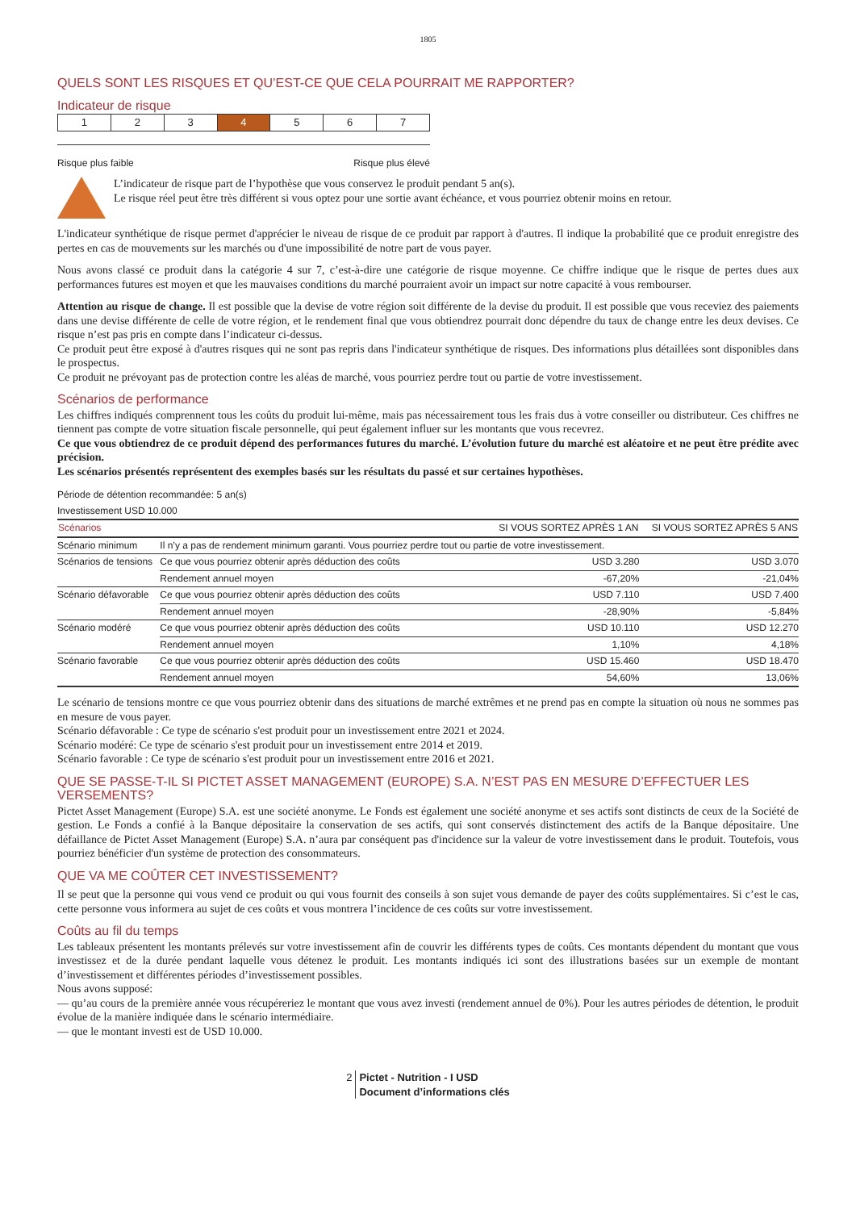1805
QUELS SONT LES RISQUES ET QU’EST-CE QUE CELA POURRAIT ME RAPPORTER?
Indicateur de risque
| 1 | 2 | 3 | 4 | 5 | 6 | 7 |
Risque plus faible Risque plus élevé
L’indicateur de risque part de l’hypothèse que vous conservez le produit pendant 5 an(s).
Le risque réel peut être très différent si vous optez pour une sortie avant échéance, et vous pourriez obtenir moins en retour.
L'indicateur synthétique de risque permet d'apprécier le niveau de risque de ce produit par rapport à d'autres. Il indique la probabilité que ce produit enregistre des pertes en cas de mouvements sur les marchés ou d'une impossibilité de notre part de vous payer.
Nous avons classé ce produit dans la catégorie 4 sur 7, c’est-à-dire une catégorie de risque moyenne. Ce chiffre indique que le risque de pertes dues aux performances futures est moyen et que les mauvaises conditions du marché pourraient avoir un impact sur notre capacité à vous rembourser.
Attention au risque de change. Il est possible que la devise de votre région soit différente de la devise du produit. Il est possible que vous receviez des paiements dans une devise différente de celle de votre région, et le rendement final que vous obtiendrez pourrait donc dépendre du taux de change entre les deux devises. Ce risque n’est pas pris en compte dans l’indicateur ci-dessus.
Ce produit peut être exposé à d'autres risques qui ne sont pas repris dans l'indicateur synthétique de risques. Des informations plus détaillées sont disponibles dans le prospectus.
Ce produit ne prévoyant pas de protection contre les aléas de marché, vous pourriez perdre tout ou partie de votre investissement.
Scénarios de performance
Les chiffres indiqués comprennent tous les coûts du produit lui-même, mais pas nécessairement tous les frais dus à votre conseiller ou distributeur. Ces chiffres ne tiennent pas compte de votre situation fiscale personnelle, qui peut également influer sur les montants que vous recevrez.
Ce que vous obtiendrez de ce produit dépend des performances futures du marché. L’évolution future du marché est aléatoire et ne peut être prédite avec précision.
Les scénarios présentés représentent des exemples basés sur les résultats du passé et sur certaines hypothèses.
Période de détention recommandée: 5 an(s)
Investissement USD 10.000
| Scénarios | | SI VOUS SORTEZ APRÈS 1 AN | SI VOUS SORTEZ APRÈS 5 ANS |
| --- | --- | --- | --- |
| Scénario minimum | Il n’y a pas de rendement minimum garanti. Vous pourriez perdre tout ou partie de votre investissement. | | |
| Scénarios de tensions | Ce que vous pourriez obtenir après déduction des coûts | USD 3.280 | USD 3.070 |
| | Rendement annuel moyen | -67,20% | -21,04% |
| Scénario défavorable | Ce que vous pourriez obtenir après déduction des coûts | USD 7.110 | USD 7.400 |
| | Rendement annuel moyen | -28,90% | -5,84% |
| Scénario modéré | Ce que vous pourriez obtenir après déduction des coûts | USD 10.110 | USD 12.270 |
| | Rendement annuel moyen | 1,10% | 4,18% |
| Scénario favorable | Ce que vous pourriez obtenir après déduction des coûts | USD 15.460 | USD 18.470 |
| | Rendement annuel moyen | 54,60% | 13,06% |
Le scénario de tensions montre ce que vous pourriez obtenir dans des situations de marché extrêmes et ne prend pas en compte la situation où nous ne sommes pas en mesure de vous payer.
Scénario défavorable : Ce type de scénario s'est produit pour un investissement entre 2021 et 2024.
Scénario modéré: Ce type de scénario s'est produit pour un investissement entre 2014 et 2019.
Scénario favorable : Ce type de scénario s'est produit pour un investissement entre 2016 et 2021.
QUE SE PASSE-T-IL SI PICTET ASSET MANAGEMENT (EUROPE) S.A. N’EST PAS EN MESURE D’EFFECTUER LES VERSEMENTS?
Pictet Asset Management (Europe) S.A. est une société anonyme. Le Fonds est également une société anonyme et ses actifs sont distincts de ceux de la Société de gestion. Le Fonds a confié à la Banque dépositaire la conservation de ses actifs, qui sont conservés distinctement des actifs de la Banque dépositaire. Une défaillance de Pictet Asset Management (Europe) S.A. n’aura par conséquent pas d'incidence sur la valeur de votre investissement dans le produit. Toutefois, vous pourriez bénéficier d'un système de protection des consommateurs.
QUE VA ME COÛTER CET INVESTISSEMENT?
Il se peut que la personne qui vous vend ce produit ou qui vous fournit des conseils à son sujet vous demande de payer des coûts supplémentaires. Si c’est le cas, cette personne vous informera au sujet de ces coûts et vous montrera l’incidence de ces coûts sur votre investissement.
Coûts au fil du temps
Les tableaux présentent les montants prélevés sur votre investissement afin de couvrir les différents types de coûts. Ces montants dépendent du montant que vous investissez et de la durée pendant laquelle vous détenez le produit. Les montants indiqués ici sont des illustrations basées sur un exemple de montant d’investissement et différentes périodes d’investissement possibles.
Nous avons supposé:
— qu’au cours de la première année vous récupéreriez le montant que vous avez investi (rendement annuel de 0%). Pour les autres périodes de détention, le produit évolue de la manière indiquée dans le scénario intermédiaire.
— que le montant investi est de USD 10.000.
2 Pictet - Nutrition - I USD
Document d’informations clés